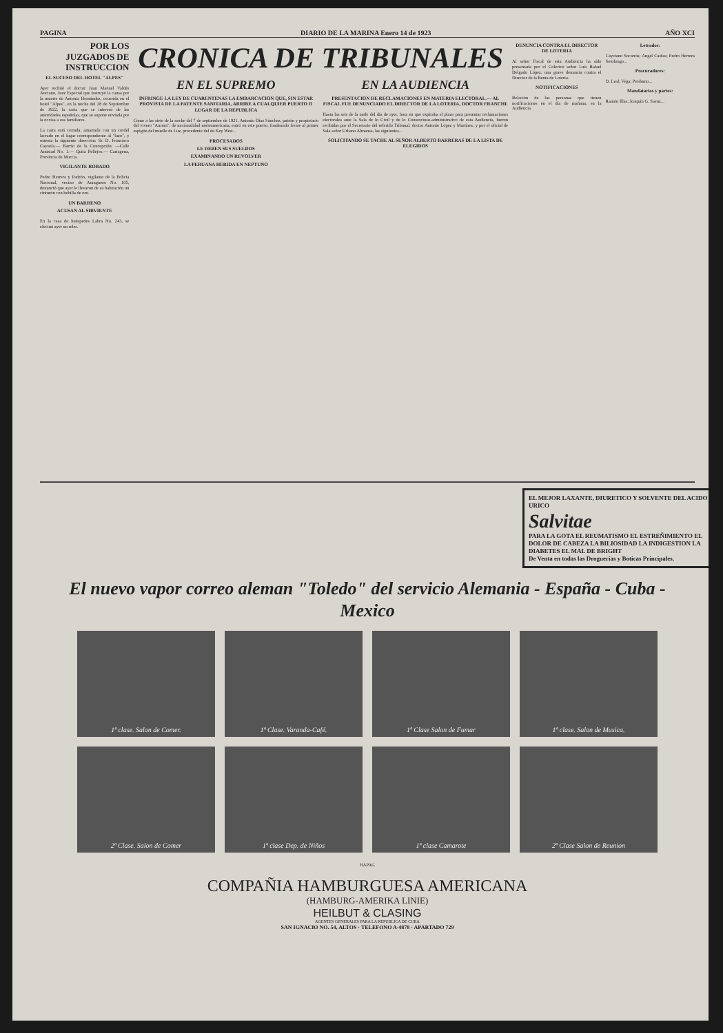PAGINA DIARIO DE LA MARINA Enero 14 de 1923 AÑO XCI
POR LOS JUZGADOS DE INSTRUCCION
EL SUCESO DEL HOTEL "ALPES"
Ayer recibió el doctor Juan Manuel Valdés Anciano, Juez Especial que instruyó la causa por la muerte de Antonia Hernández, ocurrida en el hotel "Alpes", en la noche del 28 de Septiembre de 1922, la carta que se interesó de las autoridades españolas, que se supone enviada por la occisa a sus familiares.
La carta está cerrada, amarrada con un cordel lacrado en el lugar correspondiente al "lazo", y ostenta la siguiente dirección: Sr. D. Francisco Cayuela.— Barrio de la Concepción. —Calle Amistad No. 1.— Quita Pellejos.— Cartagena, Provincia de Murcia.
VIGILANTE ROBADO
Pedro Herrera y Padrón, vigilante de la Policía Nacional, vecino de Aranguren No. 105, denunció que ayer le llevaron de su habitación un cinturón con hebilla de oro.
UN BARRENO
ACUSAN AL SIRVIENTE
En la casa de huéspedes Labra No. 243, se efectuó ayer un robo.
CRONICA DE TRIBUNALES
EN EL SUPREMO
INFRINGE LA LEY DE CUARENTENAS LA EMBARCACION QUE, SIN ESTAR PROVISTA DE LA PATENTE SANITARIA, ARRIBE A CUALQUIER PUERTO O LUGAR DE LA REPUBLICA
Como a las siete de la noche del 7 de septiembre de 1921, Antonio Díaz Sánchez, patrón y propietario del vivero "Aurora", de nacionalidad norteamericana, entró en este puerto, fondeando frente al primer espigón del muelle de Luz, procedente del de Key West...
PROCESADOS
LE DEBEN SUS SUELDOS
EXAMINANDO UN REVOLVER
LA PERUANA HERIDA EN NEPTUNO
EN LA AUDIENCIA
PRESENTACION DE RECLAMACIONES EN MATERIA ELECTORAL.— AL FISCAL FUE DENUNCIADO EL DIRECTOR DE LA LOTERIA, DOCTOR FRANCHI.
Hasta las seis de la tarde del día de ayer, hora en que expiraba el plazo para presentar reclamaciones electorales ante la Sala de lo Civil y de lo Contencioso-administrativo de esta Audiencia, fueron recibidas por el Secretario del referido Tribunal, doctor Antonio López y Martínez, y por el oficial de Sala señor Urbano Almansa, las siguientes...
SOLICITANDO SE TACHE AL SEÑOR ALBERTO BARRERAS DE LA LISTA DE ELEGIDOS
DENUNCIA CONTRA EL DIRECTOR DE LOTERIA
Al señor Fiscal de esta Audiencia ha sido presentada por el Colector señor Luis Rafael Delgado López, una grave denuncia contra el Director de la Renta de Lotería.
NOTIFICACIONES
Relación de las personas que tienen notificaciones en el día de mañana, en la Audiencia.
Letrados:
Cayetano Socarrás; Angel Caiñas; Pedro Herrera Sotolongo...
Procuradores:
D. Leal; Vega; Perdomo...
Mandatarios y partes:
Ramón Illas; Joaquín G. Saenz...
EL MEJOR LAXANTE, DIURETICO Y SOLVENTE DEL ACIDO URICO
Salvitae
PARA LA GOTA EL REUMATISMO EL ESTREÑIMIENTO EL DOLOR DE CABEZA LA BILIOSIDAD LA INDIGESTION LA DIABETES EL MAL DE BRIGHT
De Venta en todas las Droguerías y Boticas Principales.
El nuevo vapor correo aleman "Toledo" del servicio Alemania - España - Cuba - Mexico
1ª clase. Salon de Comer.
1ª Clase. Varanda-Café.
1ª Clase Salon de Fumar
1ª clase. Salon de Musica.
2ª Clase. Salon de Comer
1ª clase Dep. de Niños
1ª clase Camarote
2ª Clase Salon de Reunion
HAPAG
COMPAÑIA HAMBURGUESA AMERICANA
(HAMBURG-AMERIKA LINIE)
HEILBUT & CLASING
AGENTES GENERALES PARA LA REPUBLICA DE CUBA
SAN IGNACIO NO. 54, ALTOS · TELEFONO A-4878 · APARTADO 729